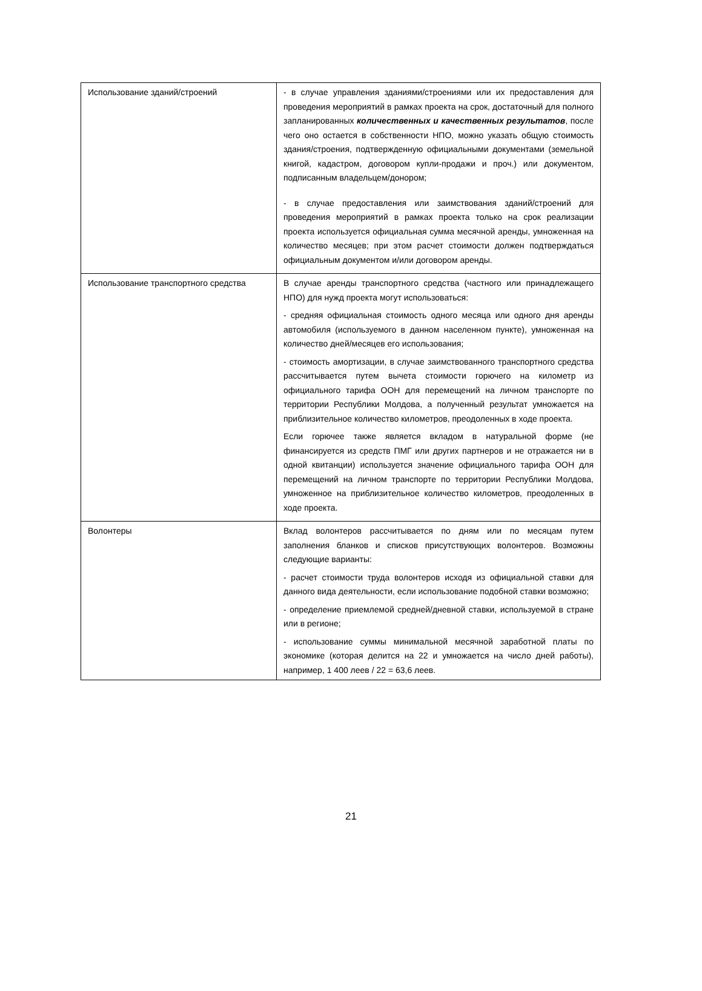| Использование зданий/строений | - в случае управления зданиями/строениями или их предоставления для проведения мероприятий в рамках проекта на срок, достаточный для полного запланированных количественных и качественных результатов , после чего оно остается в собственности НПО, можно указать общую стоимость здания/строения, подтвержденную официальными документами (земельной книгой, кадастром, договором купли-продажи и проч.) или документом, подписанным владельцем/донором; - в случае предоставления или заимствования зданий/строений для проведения мероприятий в рамках проекта только на срок реализации проекта используется официальная сумма месячной аренды, умноженная на количество месяцев; при этом расчет стоимости должен подтверждаться официальным документом и/или договором аренды. |
| Использование транспортного средства | В случае аренды транспортного средства (частного или принадлежащего НПО) для нужд проекта могут использоваться: - средняя официальная стоимость одного месяца или одного дня аренды автомобиля (используемого в данном населенном пункте), умноженная на количество дней/месяцев его использования; - стоимость амортизации, в случае заимствованного транспортного средства рассчитывается путем вычета стоимости горючего на километр из официального тарифа ООН для перемещений на личном транспорте по территории Республики Молдова, а полученный результат умножается на приблизительное количество километров, преодоленных в ходе проекта. Если горючее также является вкладом в натуральной форме (не финансируется из средств ПМГ или других партнеров и не отражается ни в одной квитанции) используется значение официального тарифа ООН для перемещений на личном транспорте по территории Республики Молдова, умноженное на приблизительное количество километров, преодоленных в ходе проекта. |
| Волонтеры | Вклад волонтеров рассчитывается по дням или по месяцам путем заполнения бланков и списков присутствующих волонтеров. Возможны следующие варианты: - расчет стоимости труда волонтеров исходя из официальной ставки для данного вида деятельности, если использование подобной ставки возможно; - определение приемлемой средней/дневной ставки, используемой в стране или в регионе; - использование суммы минимальной месячной заработной платы по экономике (которая делится на 22 и умножается на число дней работы), например, 1 400 леев / 22 = 63,6 леев. |
21